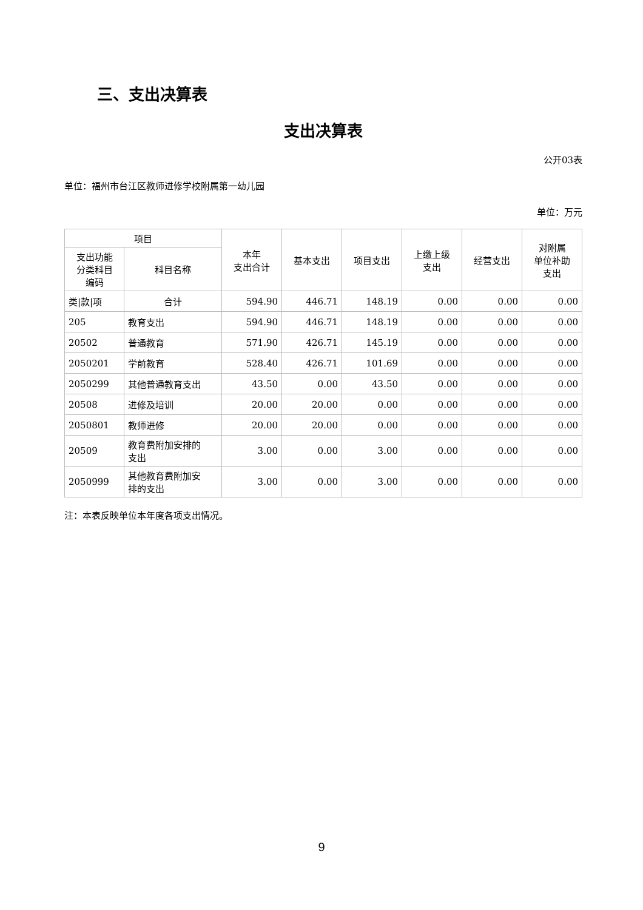三、支出决算表
支出决算表
公开03表
单位：福州市台江区教师进修学校附属第一幼儿园
单位：万元
| 项目 | | 本年 支出合计 | 基本支出 | 项目支出 | 上缴上级 支出 | 经营支出 | 对附属 单位补助 支出 |
| --- | --- | --- | --- | --- | --- | --- | --- |
| 支出功能 分类科目 编码 | 科目名称 | | | | | | |
| 类/款/项 | 合计 | 594.90 | 446.71 | 148.19 | 0.00 | 0.00 | 0.00 |
| 205 | 教育支出 | 594.90 | 446.71 | 148.19 | 0.00 | 0.00 | 0.00 |
| 20502 | 普通教育 | 571.90 | 426.71 | 145.19 | 0.00 | 0.00 | 0.00 |
| 2050201 | 学前教育 | 528.40 | 426.71 | 101.69 | 0.00 | 0.00 | 0.00 |
| 2050299 | 其他普通教育支出 | 43.50 | 0.00 | 43.50 | 0.00 | 0.00 | 0.00 |
| 20508 | 进修及培训 | 20.00 | 20.00 | 0.00 | 0.00 | 0.00 | 0.00 |
| 2050801 | 教师进修 | 20.00 | 20.00 | 0.00 | 0.00 | 0.00 | 0.00 |
| 20509 | 教育费附加安排的 支出 | 3.00 | 0.00 | 3.00 | 0.00 | 0.00 | 0.00 |
| 2050999 | 其他教育费附加安 排的支出 | 3.00 | 0.00 | 3.00 | 0.00 | 0.00 | 0.00 |
注：本表反映单位本年度各项支出情况。
9